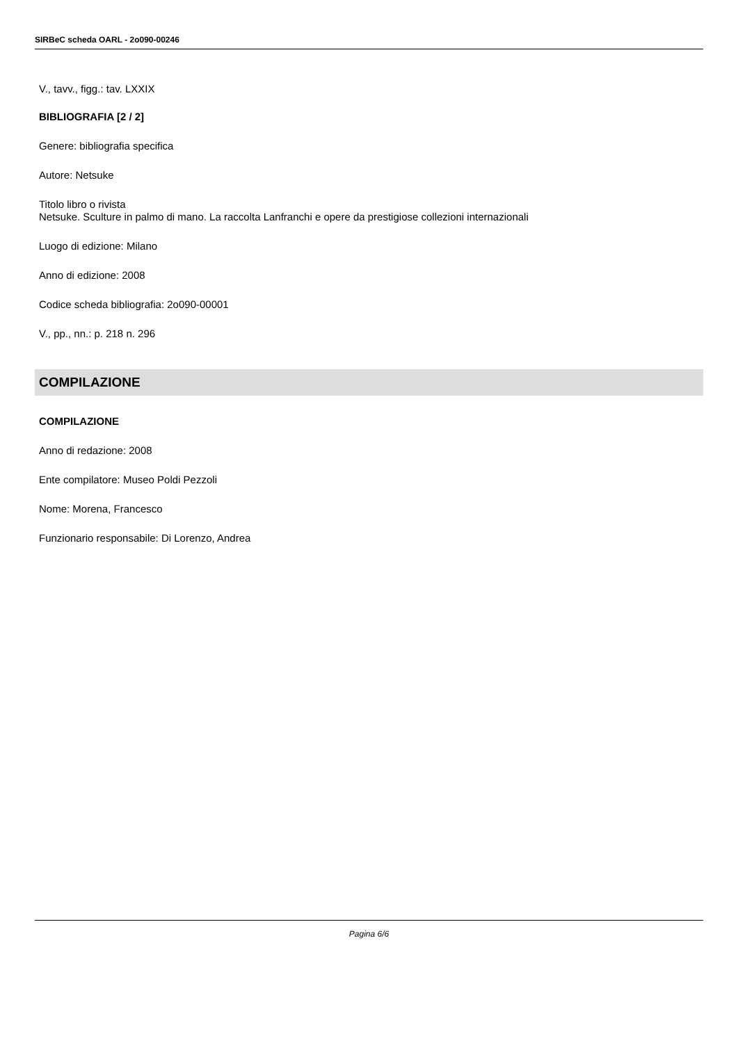SIRBeC scheda OARL - 2o090-00246
V., tavv., figg.: tav. LXXIX
BIBLIOGRAFIA [2 / 2]
Genere: bibliografia specifica
Autore: Netsuke
Titolo libro o rivista
Netsuke. Sculture in palmo di mano. La raccolta Lanfranchi e opere da prestigiose collezioni internazionali
Luogo di edizione: Milano
Anno di edizione: 2008
Codice scheda bibliografia: 2o090-00001
V., pp., nn.: p. 218 n. 296
COMPILAZIONE
COMPILAZIONE
Anno di redazione: 2008
Ente compilatore: Museo Poldi Pezzoli
Nome: Morena, Francesco
Funzionario responsabile: Di Lorenzo, Andrea
Pagina 6/6